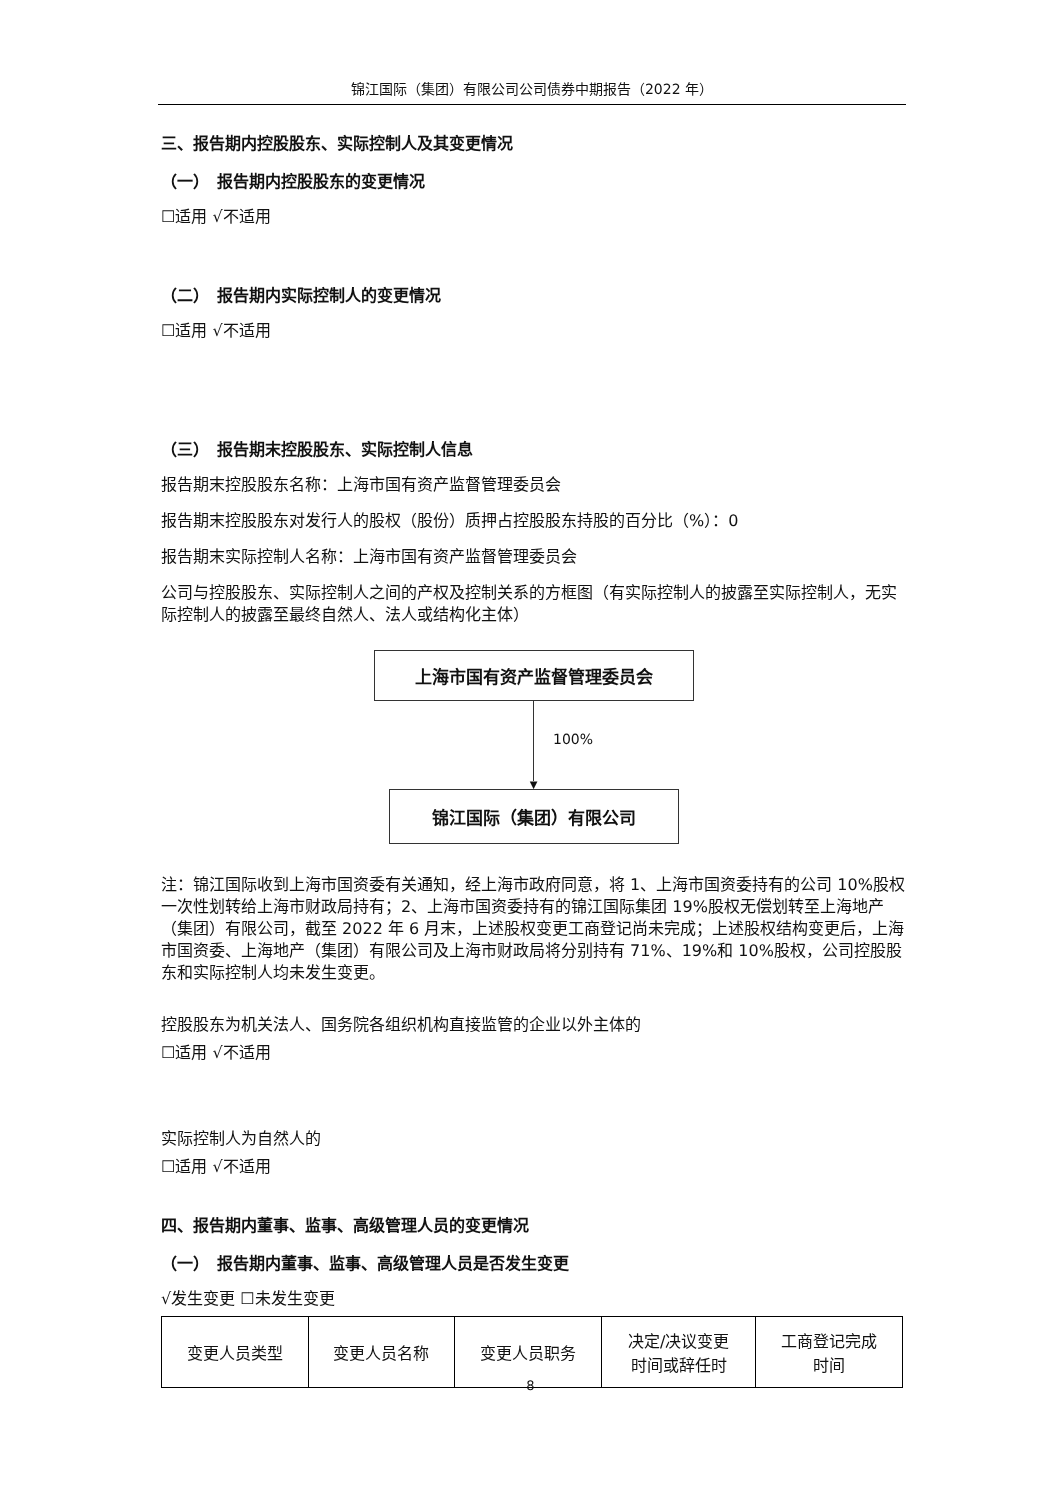锦江国际（集团）有限公司公司债券中期报告（2022 年）
三、报告期内控股股东、实际控制人及其变更情况
（一）　报告期内控股股东的变更情况
☐适用 √不适用
（二）　报告期内实际控制人的变更情况
☐适用 √不适用
（三）　报告期末控股股东、实际控制人信息
报告期末控股股东名称：上海市国有资产监督管理委员会
报告期末控股股东对发行人的股权（股份）质押占控股股东持股的百分比（%）：0
报告期末实际控制人名称：上海市国有资产监督管理委员会
公司与控股股东、实际控制人之间的产权及控制关系的方框图（有实际控制人的披露至实际控制人，无实际控制人的披露至最终自然人、法人或结构化主体）
上海市国有资产监督管理委员会
100%
▼
锦江国际（集团）有限公司
注：锦江国际收到上海市国资委有关通知，经上海市政府同意，将 1、上海市国资委持有的公司 10%股权一次性划转给上海市财政局持有；2、上海市国资委持有的锦江国际集团 19%股权无偿划转至上海地产（集团）有限公司，截至 2022 年 6 月末，上述股权变更工商登记尚未完成；上述股权结构变更后，上海市国资委、上海地产（集团）有限公司及上海市财政局将分别持有 71%、19%和 10%股权，公司控股股东和实际控制人均未发生变更。
控股股东为机关法人、国务院各组织机构直接监管的企业以外主体的
☐适用 √不适用
实际控制人为自然人的
☐适用 √不适用
四、报告期内董事、监事、高级管理人员的变更情况
（一）　报告期内董事、监事、高级管理人员是否发生变更
√发生变更 ☐未发生变更
| 变更人员类型 | 变更人员名称 | 变更人员职务 | 决定/决议变更 时间或辞任时 | 工商登记完成 时间 |
8